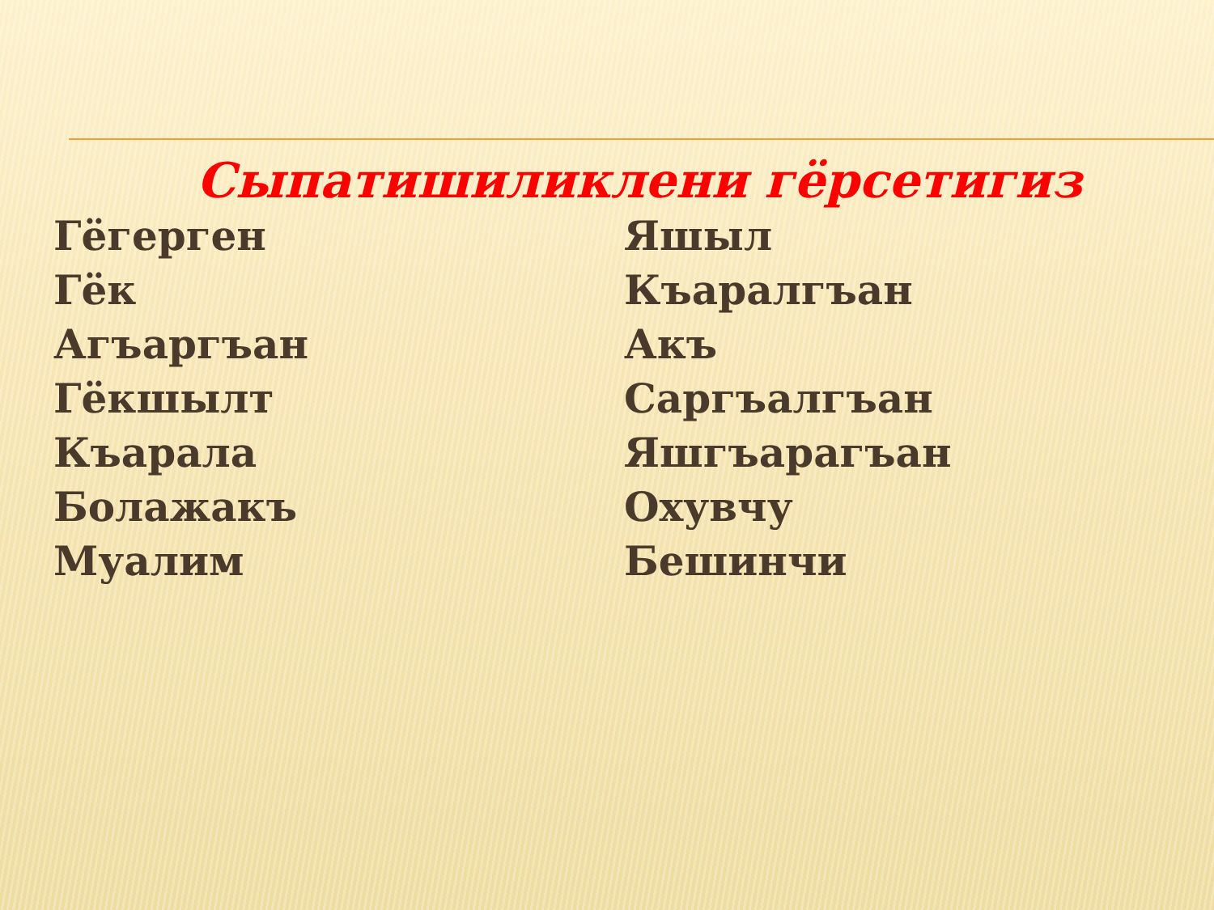Сыпатишиликлени гёрсетигиз
Гёгерген
Гёк
Агъаргъан
Гёкшылт
Къарала
Болажакъ
Муалим
Яшыл
Къаралгъан
Акъ
Саргъалгъан
Яшгъарагъан
Охувчу
Бешинчи